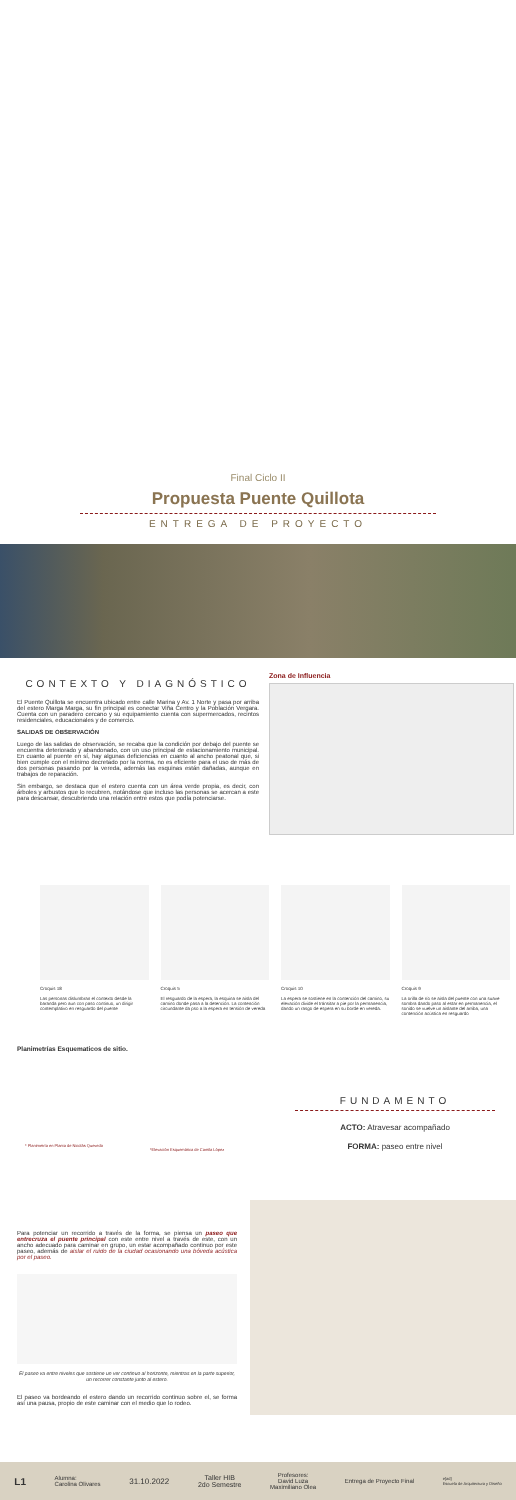Final Ciclo II
Propuesta Puente Quillota
ENTREGA DE PROYECTO
CONTEXTO Y DIAGNÓSTICO
El Puente Quillota se encuentra ubicado entre calle Marina y Av. 1 Norte y pasa por arriba del estero Marga Marga, su fin principal es conectar Viña Centro y la Población Vergara. Cuenta con un paradero cercano y su equipamiento cuenta con supermercados, recintos residenciales, educacionales y de comercio.
SALIDAS DE OBSERVACIÓN
Luego de las salidas de observación, se recaba que la condición por debajo del puente se encuentra deteriorado y abandonado, con un uso principal de estacionamiento municipal. En cuanto al puente en sí, hay algunas deficiencias en cuanto al ancho peatonal que, si bien cumple con el mínimo decretado por la norma, no es eficiente para el uso de más de dos personas pasando por la vereda, además las esquinas están dañadas, aunque en trabajos de reparación.
Sin embargo, se destaca que el estero cuenta con un área verde propia, es decir, con árboles y arbustos que lo recubren, notándose que incluso las personas se acercan a este para descansar, descubriendo una relación entre estos que podía potenciarse.
Zona de Influencia
Croquis 18
Las personas dislumbran el contexto desde la baranda pero aun con paso continuo, un dirigir contemplativo en resguardo del puente
Croquis 5
El resguardo de la espera, la esquina se aísla del camino donde pasa a la detención. La contención circundante da pso a la espera en tensión de vereda
Croquis 10
La espera se sostiene en la contención del camino, su elevación divide el tránsitar a pie por la permanencia, dando un rasgo de espera en su borde en vereda.
Croquis 9
La orilla de río se aísla del puente con una suave sombra dando paso al estar en permanencia, el sonido se vuelve un aislante del arriba, una contención acústica en resguardo
Planimetrías Esquematicos de sitio.
* Planimetría en Planta de Nicolás Quevedo
*Elevación Esquemática de Camila López
FUNDAMENTO
ACTO: Atravesar acompañado
FORMA: paseo entre nivel
Para potenciar un recorrido a través de la forma, se piensa un paseo que entrecruza el puente principal con este entre nivel a través de este, con un ancho adecuado para caminar en grupo, un estar acompañado continuo por este paseo, además de aislar el ruido de la ciudad ocasionando una bóveda acústica por el paseo.
El paseo va entre niveles que sostiene un ver continuo al horizonte, mientras en la parte superior, un recorrer constante junto al estero.
El paseo va bordeando el estero dando un recorrido continuo sobre el, se forma así una pausa, propio de este caminar con el medio que lo rodeo.
L1 Alumna:
Carolina Olivares 31.10.2022 Taller HIB
2do Semestre Profesores:
David Luza
Maximiliano Olea Entrega de Proyecto Final e[ad]
Escuela de Arquitectura y Diseño